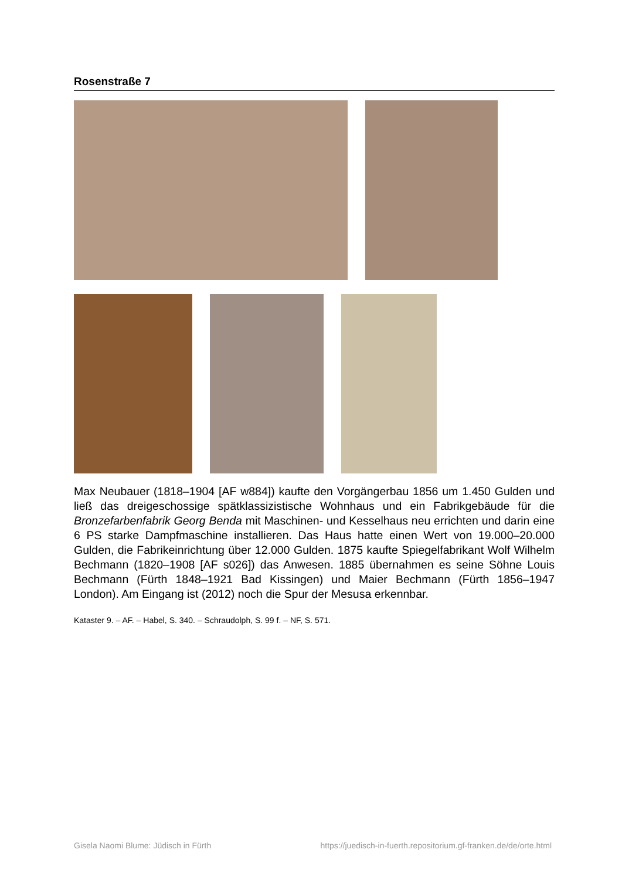Rosenstraße 7
Max Neubauer (1818–1904 [AF w884]) kaufte den Vorgängerbau 1856 um 1.450 Gulden und ließ das dreigeschossige spätklassizistische Wohnhaus und ein Fabrikgebäude für die Bronzefarbenfabrik Georg Benda mit Maschinen- und Kesselhaus neu errichten und darin eine 6 PS starke Dampfmaschine installieren. Das Haus hatte einen Wert von 19.000–20.000 Gulden, die Fabrikeinrichtung über 12.000 Gulden. 1875 kaufte Spiegelfabrikant Wolf Wilhelm Bechmann (1820–1908 [AF s026]) das Anwesen. 1885 übernahmen es seine Söhne Louis Bechmann (Fürth 1848–1921 Bad Kissingen) und Maier Bechmann (Fürth 1856–1947 London). Am Eingang ist (2012) noch die Spur der Mesusa erkennbar.
Kataster 9. – AF. – Habel, S. 340. – Schraudolph, S. 99 f. – NF, S. 571.
Gisela Naomi Blume: Jüdisch in Fürth https://juedisch-in-fuerth.repositorium.gf-franken.de/de/orte.html